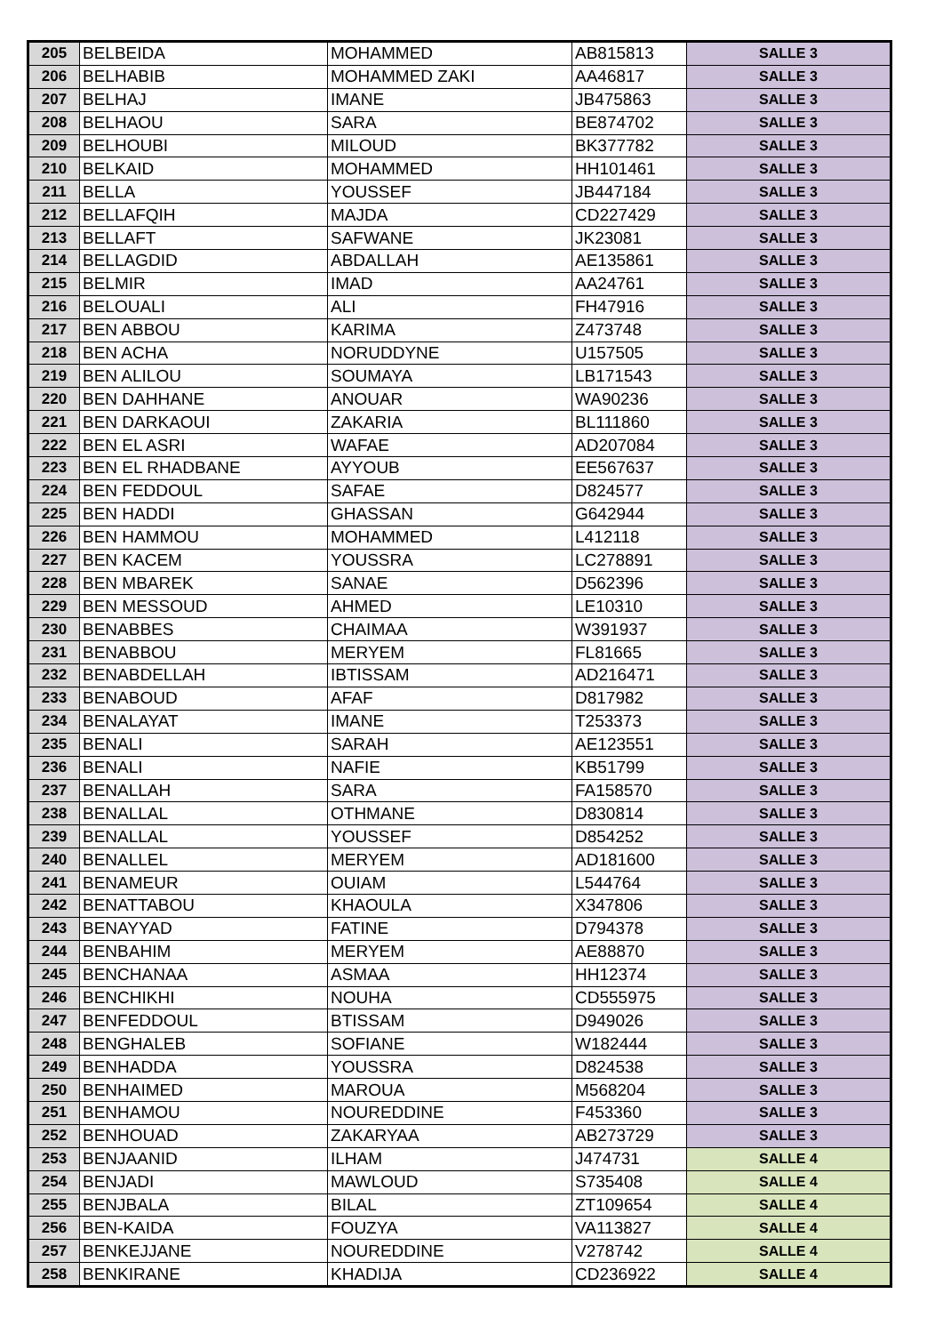| 205 | BELBEIDA | MOHAMMED | AB815813 | SALLE 3 |
| 206 | BELHABIB | MOHAMMED ZAKI | AA46817 | SALLE 3 |
| 207 | BELHAJ | IMANE | JB475863 | SALLE 3 |
| 208 | BELHAOU | SARA | BE874702 | SALLE 3 |
| 209 | BELHOUBI | MILOUD | BK377782 | SALLE 3 |
| 210 | BELKAID | MOHAMMED | HH101461 | SALLE 3 |
| 211 | BELLA | YOUSSEF | JB447184 | SALLE 3 |
| 212 | BELLAFQIH | MAJDA | CD227429 | SALLE 3 |
| 213 | BELLAFT | SAFWANE | JK23081 | SALLE 3 |
| 214 | BELLAGDID | ABDALLAH | AE135861 | SALLE 3 |
| 215 | BELMIR | IMAD | AA24761 | SALLE 3 |
| 216 | BELOUALI | ALI | FH47916 | SALLE 3 |
| 217 | BEN ABBOU | KARIMA | Z473748 | SALLE 3 |
| 218 | BEN ACHA | NORUDDYNE | U157505 | SALLE 3 |
| 219 | BEN ALILOU | SOUMAYA | LB171543 | SALLE 3 |
| 220 | BEN DAHHANE | ANOUAR | WA90236 | SALLE 3 |
| 221 | BEN DARKAOUI | ZAKARIA | BL111860 | SALLE 3 |
| 222 | BEN EL ASRI | WAFAE | AD207084 | SALLE 3 |
| 223 | BEN EL RHADBANE | AYYOUB | EE567637 | SALLE 3 |
| 224 | BEN FEDDOUL | SAFAE | D824577 | SALLE 3 |
| 225 | BEN HADDI | GHASSAN | G642944 | SALLE 3 |
| 226 | BEN HAMMOU | MOHAMMED | L412118 | SALLE 3 |
| 227 | BEN KACEM | YOUSSRA | LC278891 | SALLE 3 |
| 228 | BEN MBAREK | SANAE | D562396 | SALLE 3 |
| 229 | BEN MESSOUD | AHMED | LE10310 | SALLE 3 |
| 230 | BENABBES | CHAIMAA | W391937 | SALLE 3 |
| 231 | BENABBOU | MERYEM | FL81665 | SALLE 3 |
| 232 | BENABDELLAH | IBTISSAM | AD216471 | SALLE 3 |
| 233 | BENABOUD | AFAF | D817982 | SALLE 3 |
| 234 | BENALAYAT | IMANE | T253373 | SALLE 3 |
| 235 | BENALI | SARAH | AE123551 | SALLE 3 |
| 236 | BENALI | NAFIE | KB51799 | SALLE 3 |
| 237 | BENALLAH | SARA | FA158570 | SALLE 3 |
| 238 | BENALLAL | OTHMANE | D830814 | SALLE 3 |
| 239 | BENALLAL | YOUSSEF | D854252 | SALLE 3 |
| 240 | BENALLEL | MERYEM | AD181600 | SALLE 3 |
| 241 | BENAMEUR | OUIAM | L544764 | SALLE 3 |
| 242 | BENATTABOU | KHAOULA | X347806 | SALLE 3 |
| 243 | BENAYYAD | FATINE | D794378 | SALLE 3 |
| 244 | BENBAHIM | MERYEM | AE88870 | SALLE 3 |
| 245 | BENCHANAA | ASMAA | HH12374 | SALLE 3 |
| 246 | BENCHIKHI | NOUHA | CD555975 | SALLE 3 |
| 247 | BENFEDDOUL | BTISSAM | D949026 | SALLE 3 |
| 248 | BENGHALEB | SOFIANE | W182444 | SALLE 3 |
| 249 | BENHADDA | YOUSSRA | D824538 | SALLE 3 |
| 250 | BENHAIMED | MAROUA | M568204 | SALLE 3 |
| 251 | BENHAMOU | NOUREDDINE | F453360 | SALLE 3 |
| 252 | BENHOUAD | ZAKARYAA | AB273729 | SALLE 3 |
| 253 | BENJAANID | ILHAM | J474731 | SALLE 4 |
| 254 | BENJADI | MAWLOUD | S735408 | SALLE 4 |
| 255 | BENJBALA | BILAL | ZT109654 | SALLE 4 |
| 256 | BEN-KAIDA | FOUZYA | VA113827 | SALLE 4 |
| 257 | BENKEJJANE | NOUREDDINE | V278742 | SALLE 4 |
| 258 | BENKIRANE | KHADIJA | CD236922 | SALLE 4 |